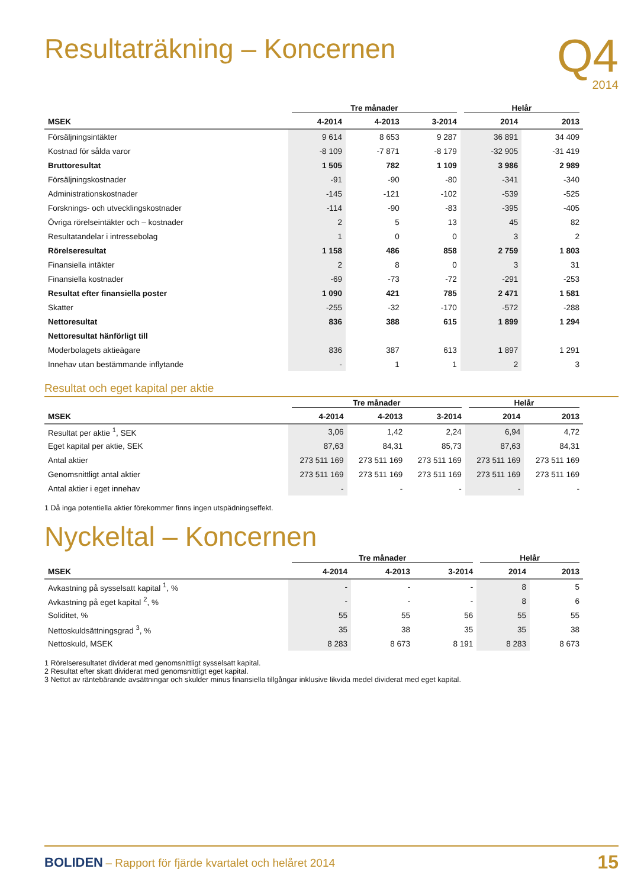Resultaträkning – Koncernen
Q4
2014
| | Tre månader | | | Helår | |
| --- | --- | --- | --- | --- | --- |
| MSEK | 4-2014 | 4-2013 | 3-2014 | 2014 | 2013 |
| Försäljningsintäkter | 9 614 | 8 653 | 9 287 | 36 891 | 34 409 |
| Kostnad för sålda varor | -8 109 | -7 871 | -8 179 | -32 905 | -31 419 |
| Bruttoresultat | 1 505 | 782 | 1 109 | 3 986 | 2 989 |
| Försäljningskostnader | -91 | -90 | -80 | -341 | -340 |
| Administrationskostnader | -145 | -121 | -102 | -539 | -525 |
| Forsknings- och utvecklingskostnader | -114 | -90 | -83 | -395 | -405 |
| Övriga rörelseintäkter och – kostnader | 2 | 5 | 13 | 45 | 82 |
| Resultatandelar i intressebolag | 1 | 0 | 0 | 3 | 2 |
| Rörelseresultat | 1 158 | 486 | 858 | 2 759 | 1 803 |
| Finansiella intäkter | 2 | 8 | 0 | 3 | 31 |
| Finansiella kostnader | -69 | -73 | -72 | -291 | -253 |
| Resultat efter finansiella poster | 1 090 | 421 | 785 | 2 471 | 1 581 |
| Skatter | -255 | -32 | -170 | -572 | -288 |
| Nettoresultat | 836 | 388 | 615 | 1 899 | 1 294 |
| Nettoresultat hänförligt till | | | | | |
| Moderbolagets aktieägare | 836 | 387 | 613 | 1 897 | 1 291 |
| Innehav utan bestämmande inflytande | - | 1 | 1 | 2 | 3 |
Resultat och eget kapital per aktie
| | Tre månader | | | Helår | |
| --- | --- | --- | --- | --- | --- |
| MSEK | 4-2014 | 4-2013 | 3-2014 | 2014 | 2013 |
| Resultat per aktie <sup>1</sup>, SEK | 3,06 | 1,42 | 2,24 | 6,94 | 4,72 |
| Eget kapital per aktie, SEK | 87,63 | 84,31 | 85,73 | 87,63 | 84,31 |
| Antal aktier | 273 511 169 | 273 511 169 | 273 511 169 | 273 511 169 | 273 511 169 |
| Genomsnittligt antal aktier | 273 511 169 | 273 511 169 | 273 511 169 | 273 511 169 | 273 511 169 |
| Antal aktier i eget innehav | - | - | - | - | - |
1 Då inga potentiella aktier förekommer finns ingen utspädningseffekt.
Nyckeltal – Koncernen
| | Tre månader | | | Helår | |
| --- | --- | --- | --- | --- | --- |
| MSEK | 4-2014 | 4-2013 | 3-2014 | 2014 | 2013 |
| Avkastning på sysselsatt kapital <sup>1</sup>, % | - | - | - | 8 | 5 |
| Avkastning på eget kapital <sup>2</sup>, % | - | - | - | 8 | 6 |
| Soliditet, % | 55 | 55 | 56 | 55 | 55 |
| Nettoskuldsättningsgrad <sup>3</sup>, % | 35 | 38 | 35 | 35 | 38 |
| Nettoskuld, MSEK | 8 283 | 8 673 | 8 191 | 8 283 | 8 673 |
1 Rörelseresultatet dividerat med genomsnittligt sysselsatt kapital.
2 Resultat efter skatt dividerat med genomsnittligt eget kapital.
3 Nettot av räntebärande avsättningar och skulder minus finansiella tillgångar inklusive likvida medel dividerat med eget kapital.
BOLIDEN – Rapport för fjärde kvartalet och helåret 2014
15